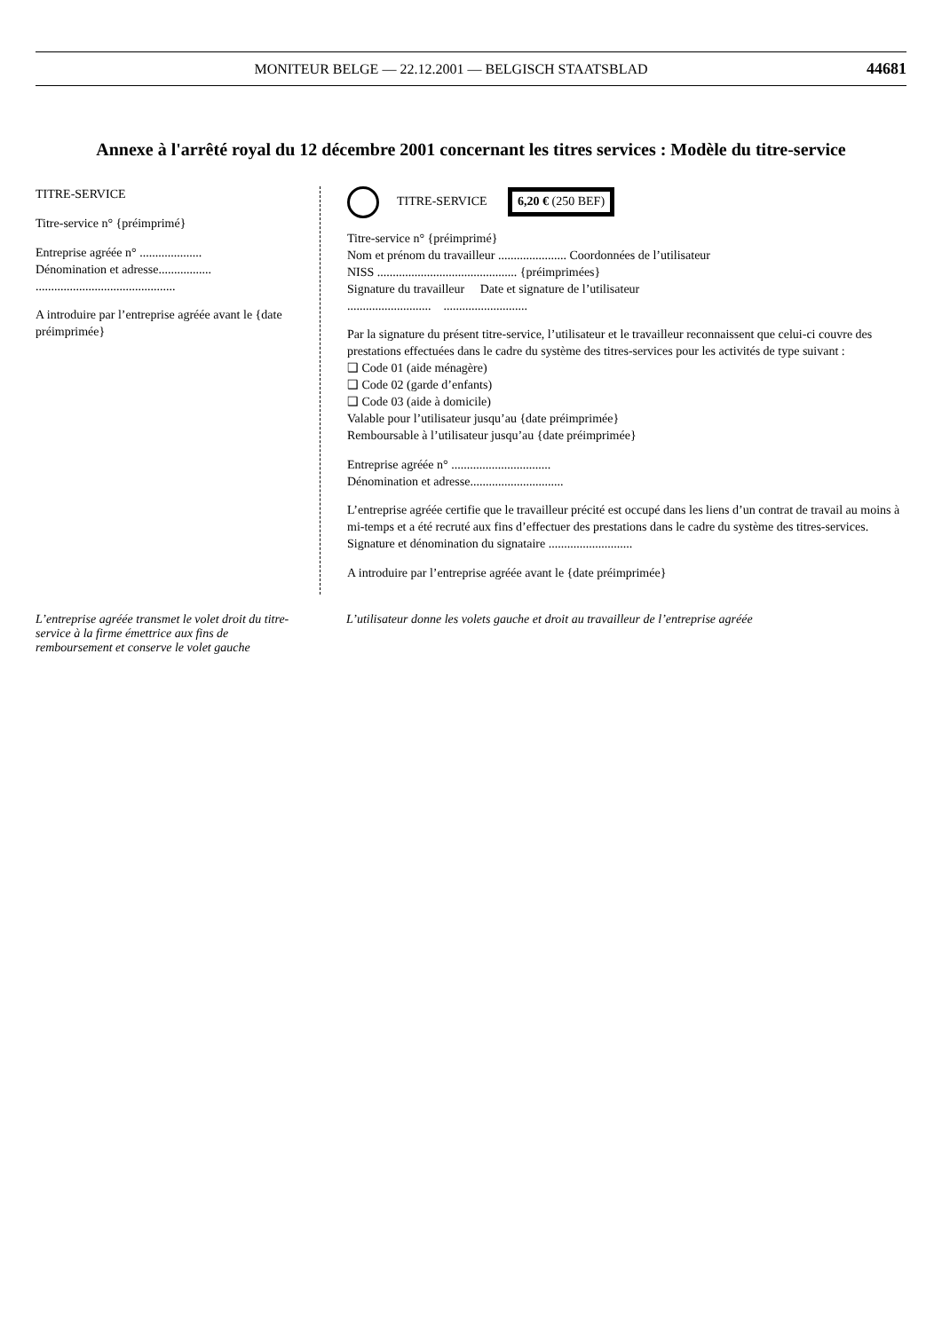MONITEUR BELGE — 22.12.2001 — BELGISCH STAATSBLAD 44681
Annexe à l'arrêté royal du 12 décembre 2001 concernant les titres services : Modèle du titre-service
TITRE-SERVICE
Titre-service n° {préimprimé}
Entreprise agréée n° ....................
Dénomination et adresse.................
.............................................
A introduire par l’entreprise agréée avant le {date préimprimée}
TITRE-SERVICE 6,20 € (250 BEF)
Titre-service n° {préimprimé}
Nom et prénom du travailleur ...................... Coordonnées de l’utilisateur
NISS ............................................. {préimprimées}
Signature du travailleur Date et signature de l’utilisateur
........................... ...........................
Par la signature du présent titre-service, l’utilisateur et le travailleur reconnaissent que celui-ci couvre des prestations effectuées dans le cadre du système des titres-services pour les activités de type suivant :
❑ Code 01 (aide ménagère)
❑ Code 02 (garde d’enfants)
❑ Code 03 (aide à domicile)
Valable pour l’utilisateur jusqu’au {date préimprimée}
Remboursable à l’utilisateur jusqu’au {date préimprimée}
Entreprise agréée n° ................................
Dénomination et adresse..............................
L’entreprise agréée certifie que le travailleur précité est occupé dans les liens d’un contrat de travail au moins à mi-temps et a été recruté aux fins d’effectuer des prestations dans le cadre du système des titres-services.
Signature et dénomination du signataire ...........................
A introduire par l’entreprise agréée avant le {date préimprimée}
L’entreprise agréée transmet le volet droit du titre-service à la firme émettrice aux fins de remboursement et conserve le volet gauche
L’utilisateur donne les volets gauche et droit au travailleur de l’entreprise agréée